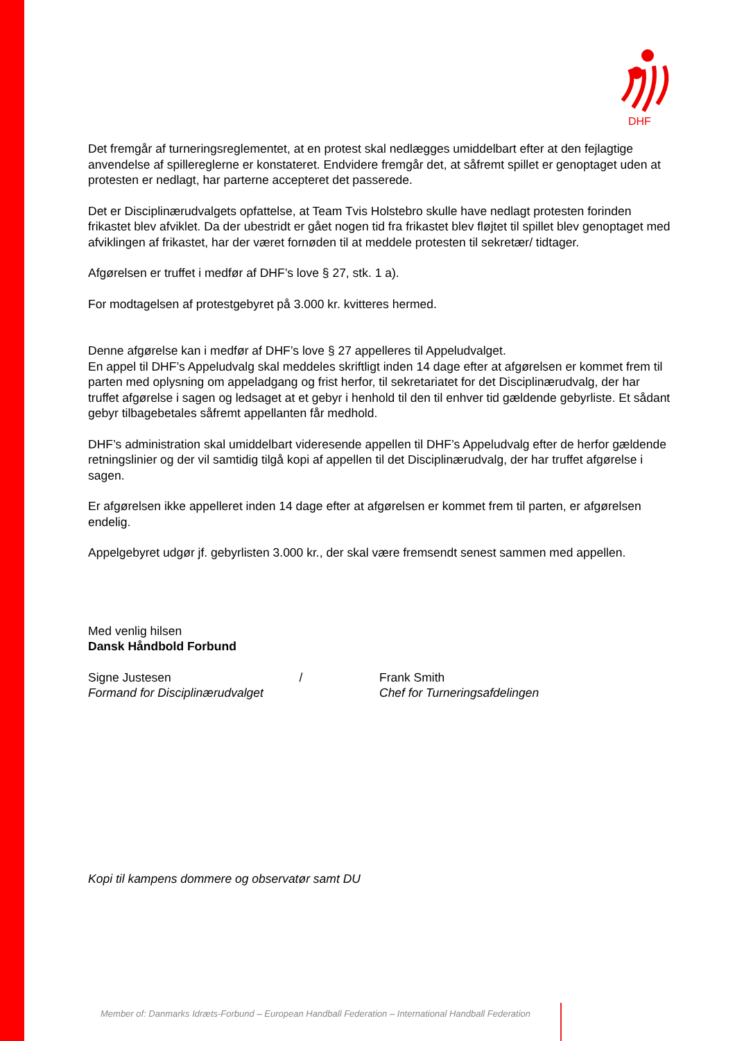DHF
Det fremgår af turneringsreglementet, at en protest skal nedlægges umiddelbart efter at den fejlagtige anvendelse af spillereglerne er konstateret. Endvidere fremgår det, at såfremt spillet er genoptaget uden at protesten er nedlagt, har parterne accepteret det passerede.
Det er Disciplinærudvalgets opfattelse, at Team Tvis Holstebro skulle have nedlagt protesten forinden frikastet blev afviklet. Da der ubestridt er gået nogen tid fra frikastet blev fløjtet til spillet blev genoptaget med afviklingen af frikastet, har der været fornøden til at meddele protesten til sekretær/ tidtager.
Afgørelsen er truffet i medfør af DHF’s love § 27, stk. 1 a).
For modtagelsen af protestgebyret på 3.000 kr. kvitteres hermed.
Denne afgørelse kan i medfør af DHF’s love § 27 appelleres til Appeludvalget.
En appel til DHF’s Appeludvalg skal meddeles skriftligt inden 14 dage efter at afgørelsen er kommet frem til parten med oplysning om appeladgang og frist herfor, til sekretariatet for det Disciplinærudvalg, der har truffet afgørelse i sagen og ledsaget at et gebyr i henhold til den til enhver tid gældende gebyrliste. Et sådant gebyr tilbagebetales såfremt appellanten får medhold.
DHF’s administration skal umiddelbart videresende appellen til DHF’s Appeludvalg efter de herfor gældende retningslinier og der vil samtidig tilgå kopi af appellen til det Disciplinærudvalg, der har truffet afgørelse i sagen.
Er afgørelsen ikke appelleret inden 14 dage efter at afgørelsen er kommet frem til parten, er afgørelsen endelig.
Appelgebyret udgør jf. gebyrlisten 3.000 kr., der skal være fremsendt senest sammen med appellen.
Med venlig hilsen
Dansk Håndbold Forbund
Signe Justesen /
Formand for Disciplinærudvalget
Frank Smith
Chef for Turneringsafdelingen
Kopi til kampens dommere og observatør samt DU
Member of: Danmarks Idræts-Forbund – European Handball Federation – International Handball Federation